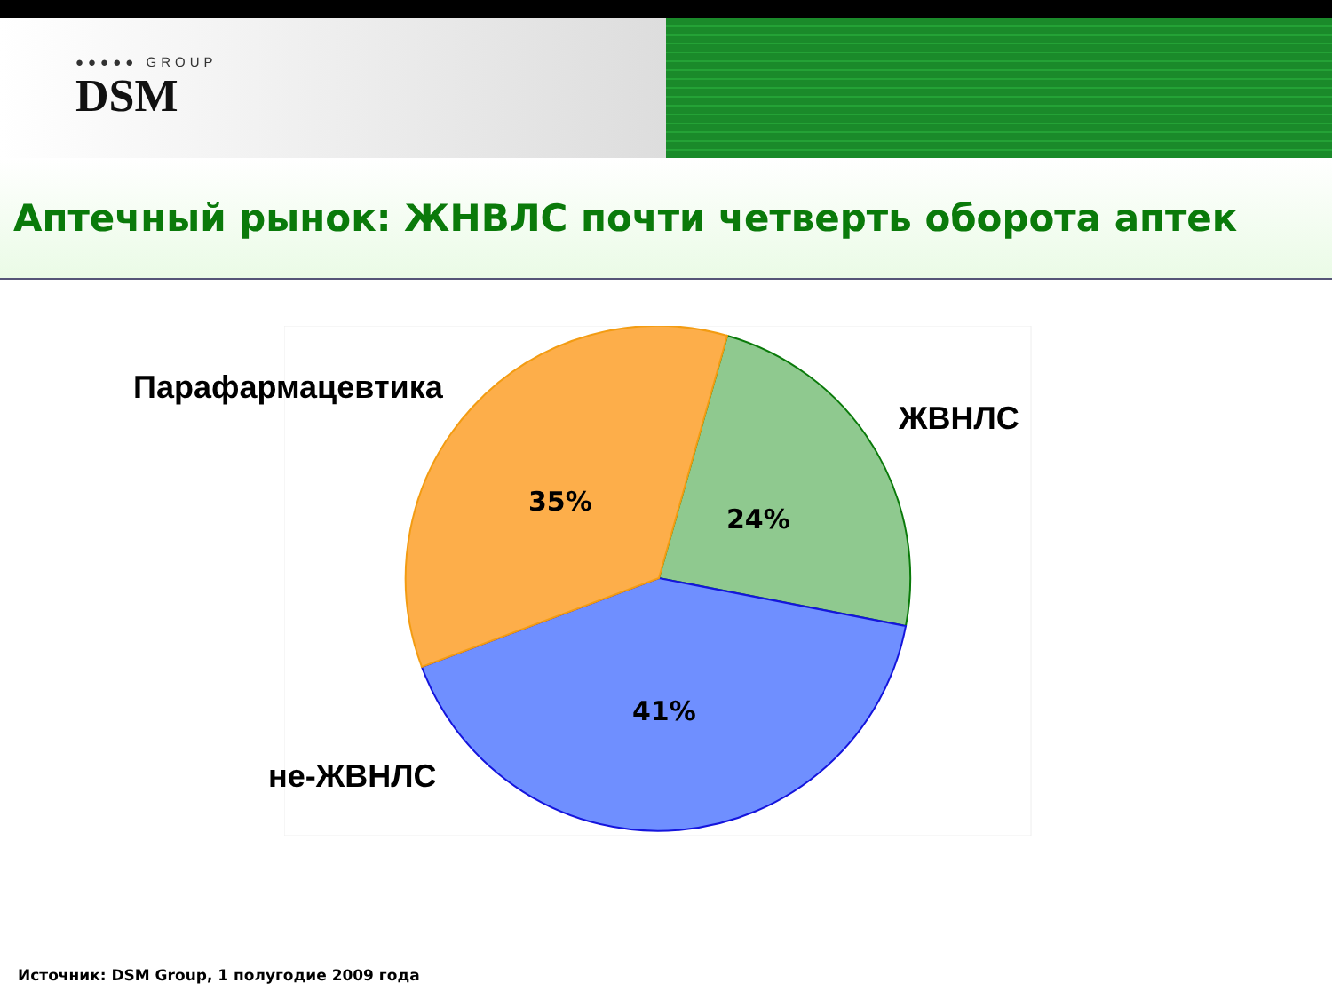●●●●● GROUP
DSM
Аптечный рынок: ЖНВЛС почти четверть оборота аптек
Парафармацевтика
ЖВНЛС
не-ЖВНЛС
35%
24%
41%
Источник: DSM Group, 1 полугодие 2009 года